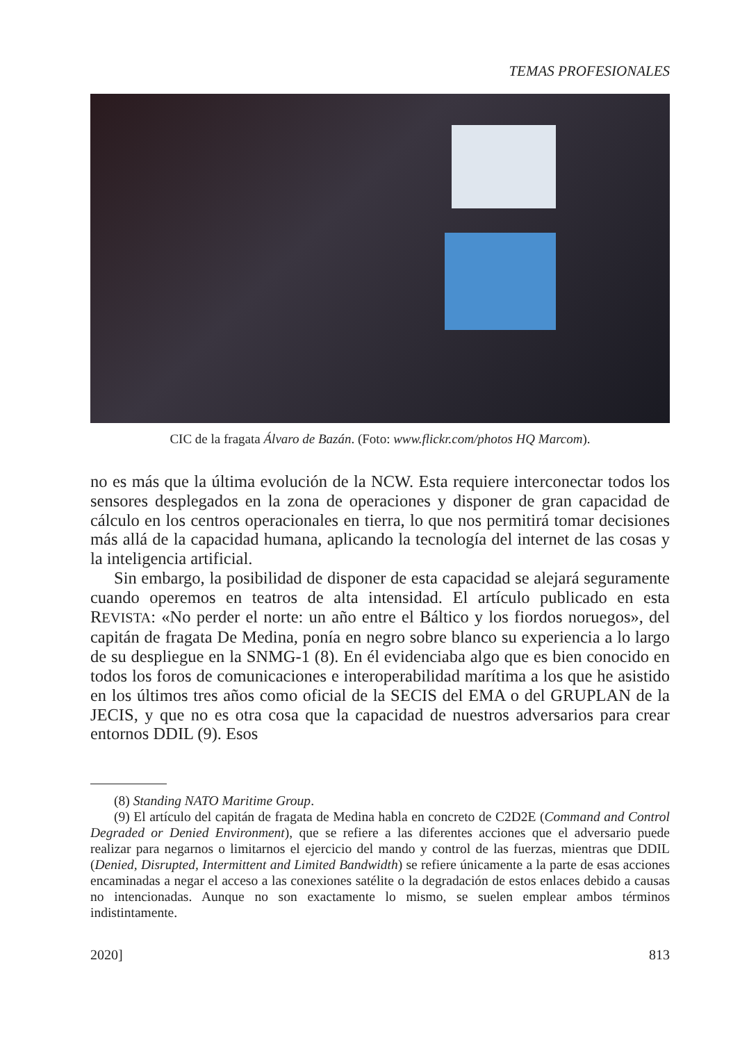TEMAS PROFESIONALES
CIC de la fragata Álvaro de Bazán. (Foto: www.flickr.com/photos HQ Marcom).
no es más que la última evolución de la NCW. Esta requiere interconectar todos los sensores desplegados en la zona de operaciones y disponer de gran capacidad de cálculo en los centros operacionales en tierra, lo que nos permitirá tomar decisiones más allá de la capacidad humana, aplicando la tecnología del internet de las cosas y la inteligencia artificial.
Sin embargo, la posibilidad de disponer de esta capacidad se alejará seguramente cuando operemos en teatros de alta intensidad. El artículo publicado en esta REVISTA: «No perder el norte: un año entre el Báltico y los fiordos noruegos», del capitán de fragata De Medina, ponía en negro sobre blanco su experiencia a lo largo de su despliegue en la SNMG-1 (8). En él evidenciaba algo que es bien conocido en todos los foros de comunicaciones e interoperabilidad marítima a los que he asistido en los últimos tres años como oficial de la SECIS del EMA o del GRUPLAN de la JECIS, y que no es otra cosa que la capacidad de nuestros adversarios para crear entornos DDIL (9). Esos
(8) Standing NATO Maritime Group.
(9) El artículo del capitán de fragata de Medina habla en concreto de C2D2E (Command and Control Degraded or Denied Environment), que se refiere a las diferentes acciones que el adversario puede realizar para negarnos o limitarnos el ejercicio del mando y control de las fuerzas, mientras que DDIL (Denied, Disrupted, Intermittent and Limited Bandwidth) se refiere únicamente a la parte de esas acciones encaminadas a negar el acceso a las conexiones satélite o la degradación de estos enlaces debido a causas no intencionadas. Aunque no son exactamente lo mismo, se suelen emplear ambos términos indistintamente.
2020] 813